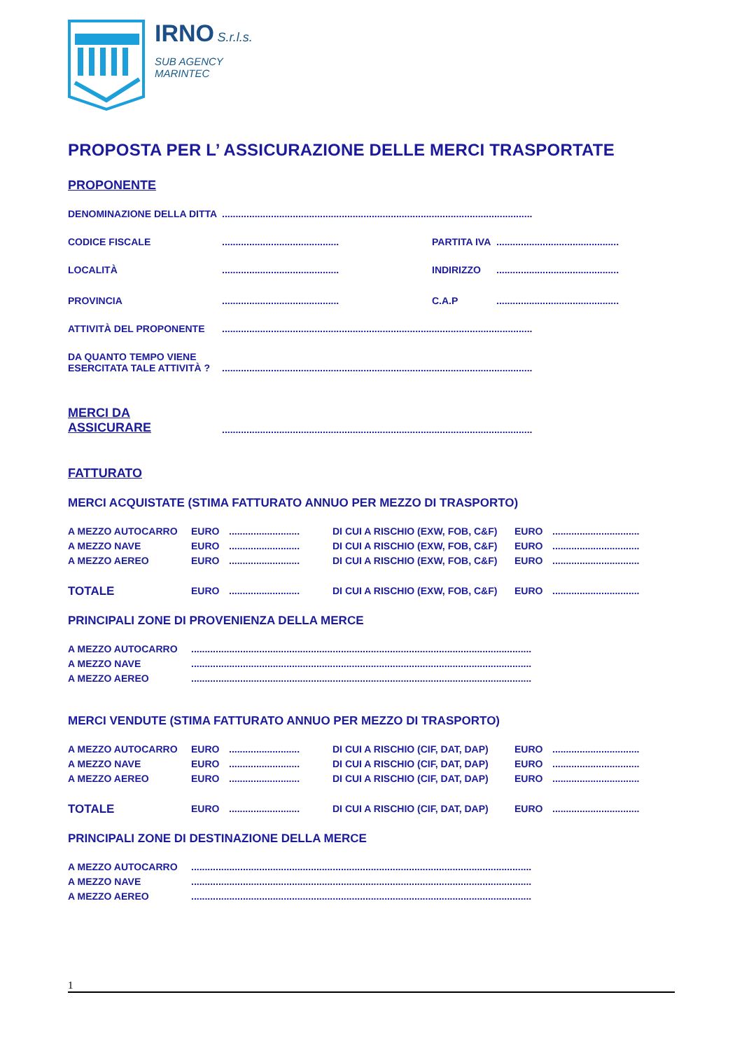IRNO S.r.l.s.
SUB AGENCY
MARINTEC
PROPOSTA PER L’ ASSICURAZIONE DELLE MERCI TRASPORTATE
PROPONENTE
DENOMINAZIONE DELLA DITTA..................................................................................................................
CODICE FISCALE........................................... PARTITA IVA.............................................
LOCALITÀ........................................... INDIRIZZO.............................................
PROVINCIA........................................... C.A.P.............................................
ATTIVITÀ DEL PROPONENTE..................................................................................................................
DA QUANTO TEMPO VIENE
ESERCITATA TALE ATTIVITÀ ?..................................................................................................................
MERCI DA
ASSICURARE
..................................................................................................................
FATTURATO
MERCI ACQUISTATE (STIMA FATTURATO ANNUO PER MEZZO DI TRASPORTO)
A MEZZO AUTOCARRO EURO.......................... DI CUI A RISCHIO (EXW, FOB, C&F) EURO................................ A MEZZO NAVE EURO.......................... DI CUI A RISCHIO (EXW, FOB, C&F) EURO................................ A MEZZO AEREO EURO.......................... DI CUI A RISCHIO (EXW, FOB, C&F) EURO................................ TOTALE EURO.......................... DI CUI A RISCHIO (EXW, FOB, C&F) EURO................................
PRINCIPALI ZONE DI PROVENIENZA DELLA MERCE
A MEZZO AUTOCARRO............................................................................................................................. A MEZZO NAVE............................................................................................................................. A MEZZO AEREO.............................................................................................................................
MERCI VENDUTE (STIMA FATTURATO ANNUO PER MEZZO DI TRASPORTO)
A MEZZO AUTOCARRO EURO.......................... DI CUI A RISCHIO (CIF, DAT, DAP) EURO................................ A MEZZO NAVE EURO.......................... DI CUI A RISCHIO (CIF, DAT, DAP) EURO................................ A MEZZO AEREO EURO.......................... DI CUI A RISCHIO (CIF, DAT, DAP) EURO................................ TOTALE EURO.......................... DI CUI A RISCHIO (CIF, DAT, DAP) EURO................................
PRINCIPALI ZONE DI DESTINAZIONE DELLA MERCE
A MEZZO AUTOCARRO............................................................................................................................. A MEZZO NAVE............................................................................................................................. A MEZZO AEREO.............................................................................................................................
1